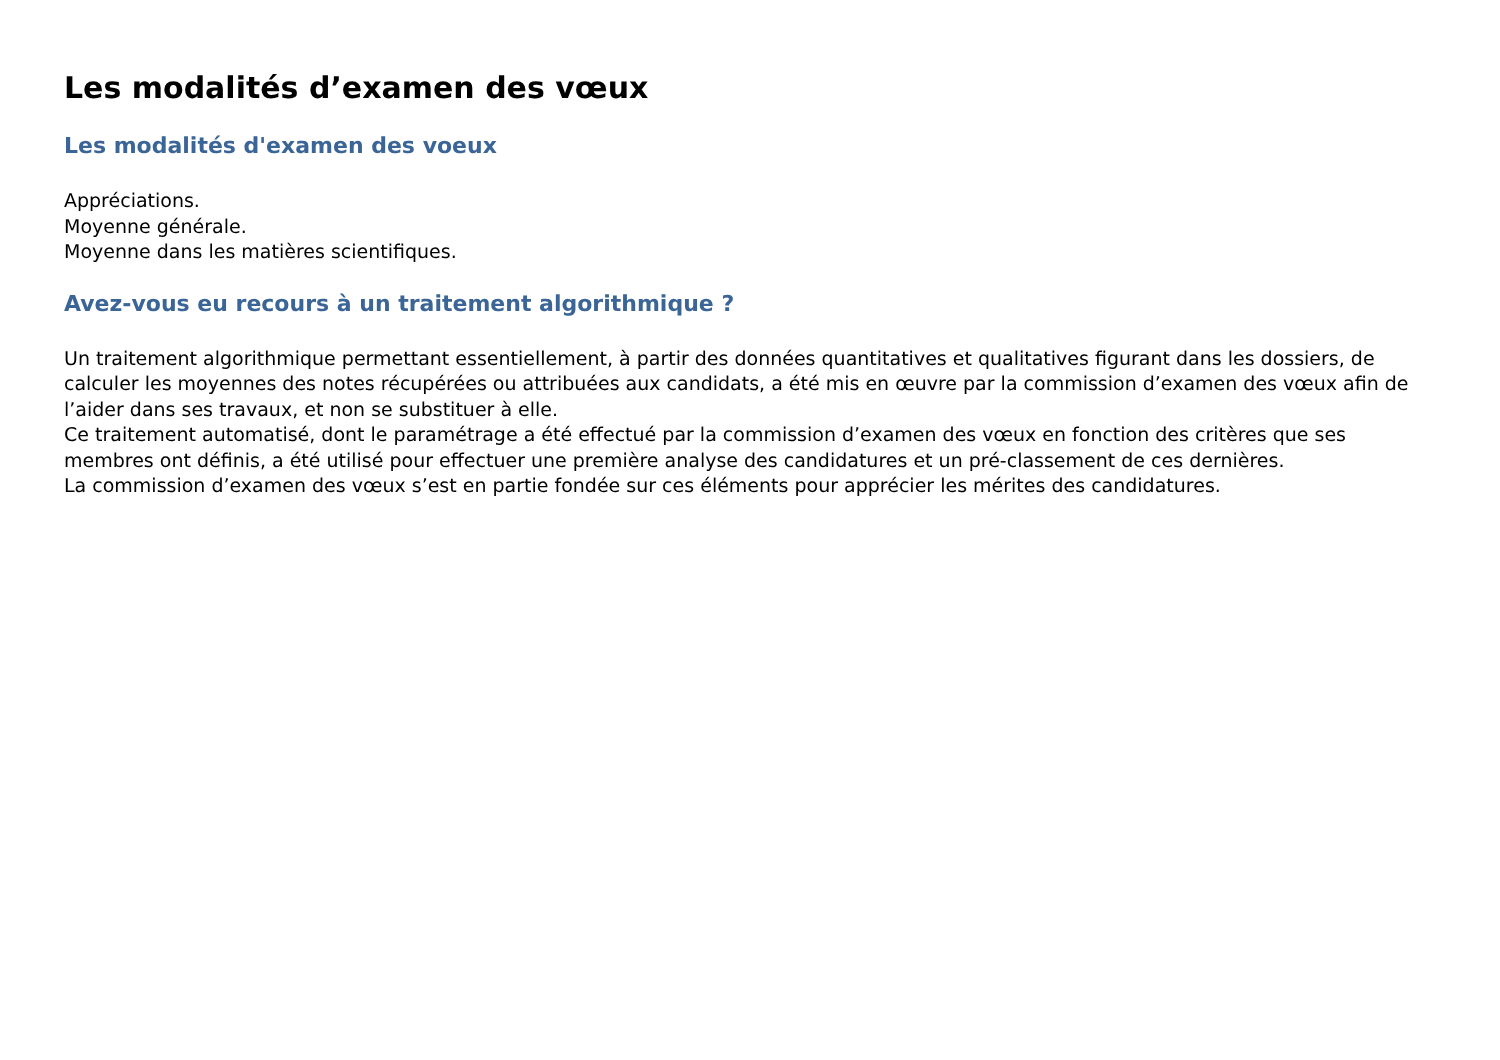Les modalités d’examen des vœux
Les modalités d'examen des voeux
Appréciations.
Moyenne générale.
Moyenne dans les matières scientifiques.
Avez-vous eu recours à un traitement algorithmique ?
Un traitement algorithmique permettant essentiellement, à partir des données quantitatives et qualitatives figurant dans les dossiers, de calculer les moyennes des notes récupérées ou attribuées aux candidats, a été mis en œuvre par la commission d’examen des vœux afin de l’aider dans ses travaux, et non se substituer à elle.
Ce traitement automatisé, dont le paramétrage a été effectué par la commission d’examen des vœux en fonction des critères que ses membres ont définis, a été utilisé pour effectuer une première analyse des candidatures et un pré-classement de ces dernières.
La commission d’examen des vœux s’est en partie fondée sur ces éléments pour apprécier les mérites des candidatures.